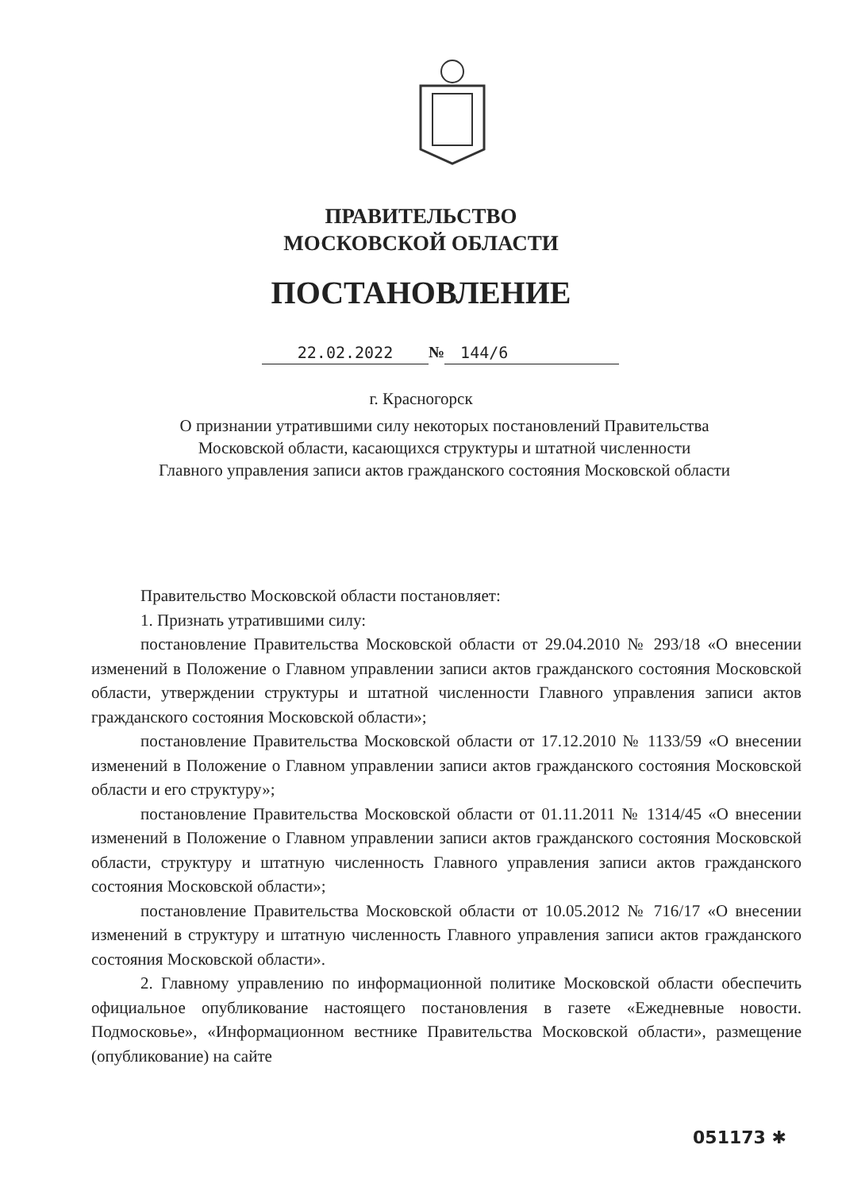ПРАВИТЕЛЬСТВО
МОСКОВСКОЙ ОБЛАСТИ
ПОСТАНОВЛЕНИЕ
22.02.2022 № 144/6
г. Красногорск
О признании утратившими силу некоторых постановлений Правительства
Московской области, касающихся структуры и штатной численности
Главного управления записи актов гражданского состояния Московской области
Правительство Московской области постановляет:
1. Признать утратившими силу:
постановление Правительства Московской области от 29.04.2010 № 293/18 «О внесении изменений в Положение о Главном управлении записи актов гражданского состояния Московской области, утверждении структуры и штатной численности Главного управления записи актов гражданского состояния Московской области»;
постановление Правительства Московской области от 17.12.2010 № 1133/59 «О внесении изменений в Положение о Главном управлении записи актов гражданского состояния Московской области и его структуру»;
постановление Правительства Московской области от 01.11.2011 № 1314/45 «О внесении изменений в Положение о Главном управлении записи актов гражданского состояния Московской области, структуру и штатную численность Главного управления записи актов гражданского состояния Московской области»;
постановление Правительства Московской области от 10.05.2012 № 716/17 «О внесении изменений в структуру и штатную численность Главного управления записи актов гражданского состояния Московской области».
2. Главному управлению по информационной политике Московской области обеспечить официальное опубликование настоящего постановления в газете «Ежедневные новости. Подмосковье», «Информационном вестнике Правительства Московской области», размещение (опубликование) на сайте
051173 ✱